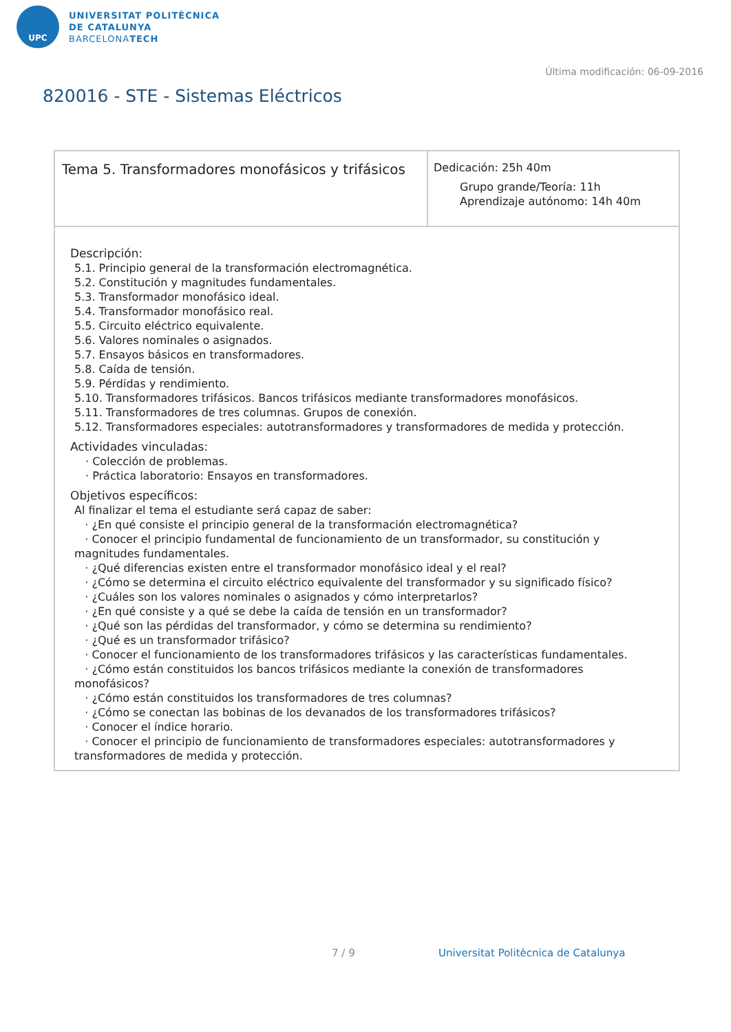UPC
UNIVERSITAT POLITÈCNICA
DE CATALUNYA
BARCELONATECH
Última modificación: 06-09-2016
820016 - STE - Sistemas Eléctricos
| Tema 5. Transformadores monofásicos y trifásicos | Dedicación: 25h 40m Grupo grande/Teoría: 11h Aprendizaje autónomo: 14h 40m |
| Descripción: 5.1. Principio general de la transformación electromagnética. 5.2. Constitución y magnitudes fundamentales. 5.3. Transformador monofásico ideal. 5.4. Transformador monofásico real. 5.5. Circuito eléctrico equivalente. 5.6. Valores nominales o asignados. 5.7. Ensayos básicos en transformadores. 5.8. Caída de tensión. 5.9. Pérdidas y rendimiento. 5.10. Transformadores trifásicos. Bancos trifásicos mediante transformadores monofásicos. 5.11. Transformadores de tres columnas. Grupos de conexión. 5.12. Transformadores especiales: autotransformadores y transformadores de medida y protección. Actividades vinculadas: · Colección de problemas. · Práctica laboratorio: Ensayos en transformadores. Objetivos específicos: Al finalizar el tema el estudiante será capaz de saber: · ¿En qué consiste el principio general de la transformación electromagnética? · Conocer el principio fundamental de funcionamiento de un transformador, su constitución y magnitudes fundamentales. · ¿Qué diferencias existen entre el transformador monofásico ideal y el real? · ¿Cómo se determina el circuito eléctrico equivalente del transformador y su significado físico? · ¿Cuáles son los valores nominales o asignados y cómo interpretarlos? · ¿En qué consiste y a qué se debe la caída de tensión en un transformador? · ¿Qué son las pérdidas del transformador, y cómo se determina su rendimiento? · ¿Qué es un transformador trifásico? · Conocer el funcionamiento de los transformadores trifásicos y las características fundamentales. · ¿Cómo están constituidos los bancos trifásicos mediante la conexión de transformadores monofásicos? · ¿Cómo están constituidos los transformadores de tres columnas? · ¿Cómo se conectan las bobinas de los devanados de los transformadores trifásicos? · Conocer el índice horario. · Conocer el principio de funcionamiento de transformadores especiales: autotransformadores y transformadores de medida y protección. | |
7 / 9
Universitat Politècnica de Catalunya